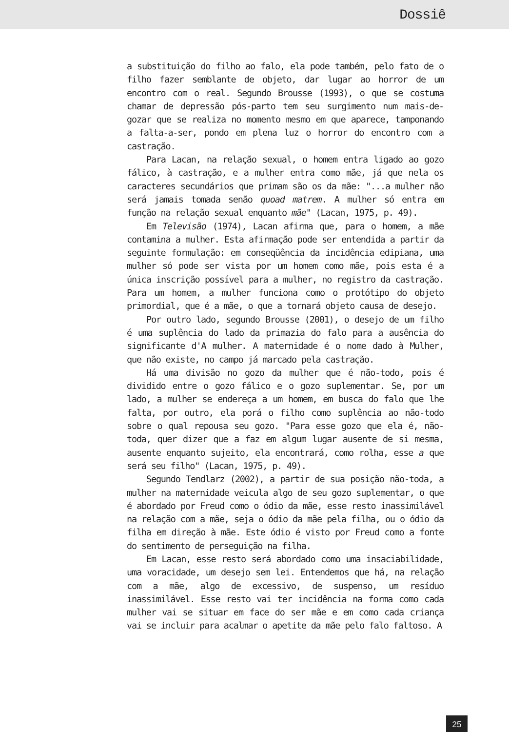Dossiê
a substituição do filho ao falo, ela pode também, pelo fato de o filho fazer semblante de objeto, dar lugar ao horror de um encontro com o real. Segundo Brousse (1993), o que se costuma chamar de depressão pós-parto tem seu surgimento num mais-de-gozar que se realiza no momento mesmo em que aparece, tamponando a falta-a-ser, pondo em plena luz o horror do encontro com a castração.
Para Lacan, na relação sexual, o homem entra ligado ao gozo fálico, à castração, e a mulher entra como mãe, já que nela os caracteres secundários que primam são os da mãe: "...a mulher não será jamais tomada senão quoad matrem. A mulher só entra em função na relação sexual enquanto mãe" (Lacan, 1975, p. 49).
Em Televisão (1974), Lacan afirma que, para o homem, a mãe contamina a mulher. Esta afirmação pode ser entendida a partir da seguinte formulação: em conseqüência da incidência edipiana, uma mulher só pode ser vista por um homem como mãe, pois esta é a única inscrição possível para a mulher, no registro da castração. Para um homem, a mulher funciona como o protótipo do objeto primordial, que é a mãe, o que a tornará objeto causa de desejo.
Por outro lado, segundo Brousse (2001), o desejo de um filho é uma suplência do lado da primazia do falo para a ausência do significante d'A mulher. A maternidade é o nome dado à Mulher, que não existe, no campo já marcado pela castração.
Há uma divisão no gozo da mulher que é não-todo, pois é dividido entre o gozo fálico e o gozo suplementar. Se, por um lado, a mulher se endereça a um homem, em busca do falo que lhe falta, por outro, ela porá o filho como suplência ao não-todo sobre o qual repousa seu gozo. "Para esse gozo que ela é, não-toda, quer dizer que a faz em algum lugar ausente de si mesma, ausente enquanto sujeito, ela encontrará, como rolha, esse a que será seu filho" (Lacan, 1975, p. 49).
Segundo Tendlarz (2002), a partir de sua posição não-toda, a mulher na maternidade veicula algo de seu gozo suplementar, o que é abordado por Freud como o ódio da mãe, esse resto inassimilável na relação com a mãe, seja o ódio da mãe pela filha, ou o ódio da filha em direção à mãe. Este ódio é visto por Freud como a fonte do sentimento de perseguição na filha.
Em Lacan, esse resto será abordado como uma insaciabilidade, uma voracidade, um desejo sem lei. Entendemos que há, na relação com a mãe, algo de excessivo, de suspenso, um resíduo inassimilável. Esse resto vai ter incidência na forma como cada mulher vai se situar em face do ser mãe e em como cada criança vai se incluir para acalmar o apetite da mãe pelo falo faltoso. A
25